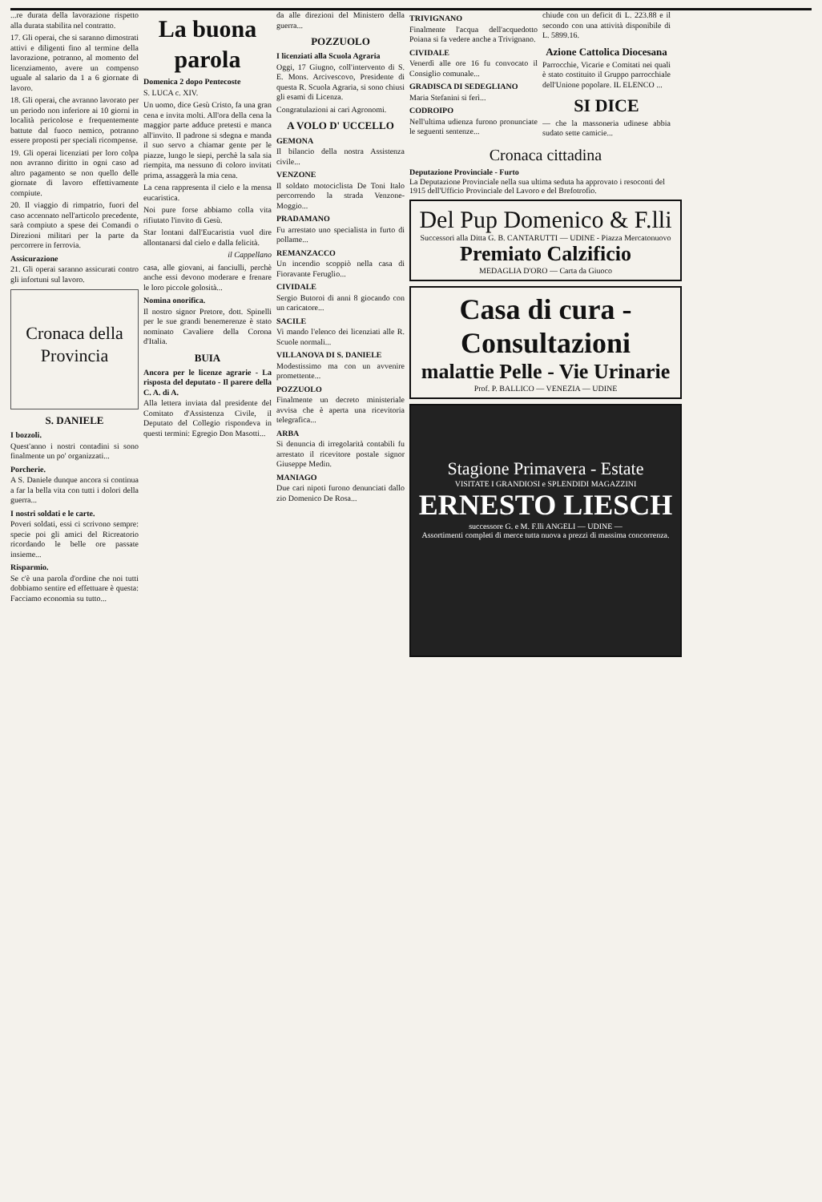...re durata della lavorazione rispetto alla durata stabilita nel contratto.
17. Gli operai, che si saranno dimostrati attivi e diligenti fino al termine della lavorazione, potranno, al momento del licenziamento, avere un compenso uguale al salario da 1 a 6 giornate di lavoro.
18. Gli operai, che avranno lavorato per un periodo non inferiore ai 10 giorni in località pericolose e frequentemente battute dal fuoco nemico, potranno essere proposti per speciali ricompense.
19. Gli operai licenziati per loro colpa non avranno diritto in ogni caso ad altro pagamento se non quello delle giornate di lavoro effettivamente compiute.
20. Il viaggio di rimpatrio, fuori del caso accennato nell'articolo precedente, sarà compiuto a spese dei Comandi o Direzioni militari per la parte da percorrere in ferrovia.
Assicurazione
21. Gli operai saranno assicurati contro gli infortuni sul lavoro.
Cronaca della Provincia
S. DANIELE
I bozzoli.
Quest'anno i nostri contadini si sono finalmente un po' organizzati...
Porcherie.
A S. Daniele dunque ancora si continua a far la bella vita con tutti i dolori della guerra...
I nostri soldati e le carte.
Poveri soldati, essi ci scrivono sempre: specie poi gli amici del Ricreatorio ricordando le belle ore passate insieme...
Risparmio.
Se c'è una parola d'ordine che noi tutti dobbiamo sentire ed effettuare è questa: Facciamo economia su tutto...
La buona parola
Domenica 2 dopo Pentecoste
S. LUCA c. XIV.
Un uomo, dice Gesù Cristo, fa una gran cena e invita molti. All'ora della cena la maggior parte adduce pretesti e manca all'invito. Il padrone si sdegna e manda il suo servo a chiamar gente per le piazze, lungo le siepi, perchè la sala sia riempita, ma nessuno di coloro invitati prima, assaggerà la mia cena.
La cena rappresenta il cielo e la mensa eucaristica.
Noi pure forse abbiamo colla vita rifiutato l'invito di Gesù.
Star lontani dall'Eucaristia vuol dire allontanarsi dal cielo e dalla felicità.
il Cappellano
casa, alle giovani, ai fanciulli, perchè anche essi devono moderare e frenare le loro piccole golosità...
Nomina onorifica.
Il nostro signor Pretore, dott. Spinelli per le sue grandi benemerenze è stato nominato Cavaliere della Corona d'Italia.
BUIA
Ancora per le licenze agrarie - La risposta del deputato - Il parere della C. A. di A.
Alla lettera inviata dal presidente del Comitato d'Assistenza Civile, il Deputato del Collegio rispondeva in questi termini: Egregio Don Masotti...
da alle direzioni del Ministero della guerra...
POZZUOLO
I licenziati alla Scuola Agraria
Oggi, 17 Giugno, coll'intervento di S. E. Mons. Arcivescovo, Presidente di questa R. Scuola Agraria, si sono chiusi gli esami di Licenza.
Congratulazioni ai cari Agronomi.
A VOLO D' UCCELLO
GEMONA
Il bilancio della nostra Assistenza civile...
VENZONE
Il soldato motociclista De Toni Italo percorrendo la strada Venzone-Moggio...
PRADAMANO
Fu arrestato uno specialista in furto di pollame...
REMANZACCO
Un incendio scoppiò nella casa di Fioravante Feruglio...
CIVIDALE
Sergio Butoroi di anni 8 giocando con un caricatore...
SACILE
Vi mando l'elenco dei licenziati alle R. Scuole normali...
VILLANOVA DI S. DANIELE
Modestissimo ma con un avvenire promettente...
POZZUOLO
Finalmente un decreto ministeriale avvisa che è aperta una ricevitoria telegrafica...
ARBA
Si denuncia di irregolarità contabili fu arrestato il ricevitore postale signor Giuseppe Medin.
MANIAGO
Due cari nipoti furono denunciati dallo zio Domenico De Rosa...
TRIVIGNANO
Finalmente l'acqua dell'acquedotto Poiana si fa vedere anche a Trivignano.
CIVIDALE
Venerdì alle ore 16 fu convocato il Consiglio comunale...
GRADISCA DI SEDEGLIANO
Maria Stefanini si ferì...
CODROIPO
Nell'ultima udienza furono pronunciate le seguenti sentenze...
chiude con un deficit di L. 223.88 e il secondo con una attività disponibile di L. 5899.16.
Azione Cattolica Diocesana
Parrocchie, Vicarie e Comitati nei quali è stato costituito il Gruppo parrocchiale dell'Unione popolare. IL ELENCO ...
SI DICE
— che la massoneria udinese abbia sudato sette camicie...
Cronaca cittadina
Deputazione Provinciale - Furto
La Deputazione Provinciale nella sua ultima seduta ha approvato i resoconti del 1915 dell'Ufficio Provinciale del Lavoro e del Brefotrofio.
Del Pup Domenico & F.lli
Successori alla Ditta G. B. CANTARUTTI — UDINE - Piazza Mercatonuovo
Premiato Calzificio
MEDAGLIA D'ORO — Carta da Giuoco
Casa di cura - Consultazioni
malattie Pelle - Vie Urinarie
Prof. P. BALLICO — VENEZIA — UDINE
Stagione Primavera - Estate
VISITATE I GRANDIOSI e SPLENDIDI MAGAZZINI
ERNESTO LIESCH
successore G. e M. F.lli ANGELI — UDINE —
Assortimenti completi di merce tutta nuova a prezzi di massima concorrenza.